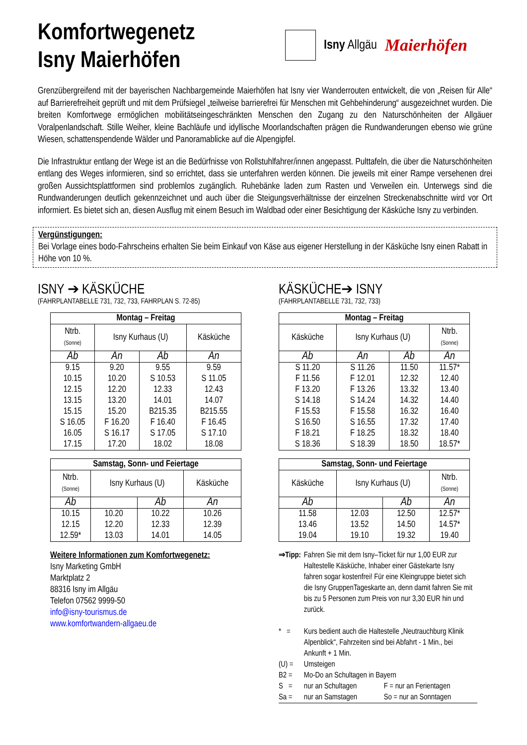Komfortwegenetz
Isny Maierhöfen
Isny Allgäu Maierhöfen
Grenzübergreifend mit der bayerischen Nachbargemeinde Maierhöfen hat Isny vier Wanderrouten entwickelt, die von „Reisen für Alle“ auf Barrierefreiheit geprüft und mit dem Prüfsiegel „teilweise barrierefrei für Menschen mit Gehbehinderung“ ausgezeichnet wurden. Die breiten Komfortwege ermöglichen mobilitätseingeschränkten Menschen den Zugang zu den Naturschönheiten der Allgäuer Voralpenlandschaft. Stille Weiher, kleine Bachläufe und idyllische Moorlandschaften prägen die Rundwanderungen ebenso wie grüne Wiesen, schattenspendende Wälder und Panoramablicke auf die Alpengipfel.
Die Infrastruktur entlang der Wege ist an die Bedürfnisse von Rollstuhlfahrer/innen angepasst. Pulttafeln, die über die Naturschönheiten entlang des Weges informieren, sind so errichtet, dass sie unterfahren werden können. Die jeweils mit einer Rampe versehenen drei großen Aussichtsplattformen sind problemlos zugänglich. Ruhebänke laden zum Rasten und Verweilen ein. Unterwegs sind die Rundwanderungen deutlich gekennzeichnet und auch über die Steigungsverhältnisse der einzelnen Streckenabschnitte wird vor Ort informiert. Es bietet sich an, diesen Ausflug mit einem Besuch im Waldbad oder einer Besichtigung der Käsküche Isny zu verbinden.
Vergünstigungen:
Bei Vorlage eines bodo-Fahrscheins erhalten Sie beim Einkauf von Käse aus eigener Herstellung in der Käsküche Isny einen Rabatt in Höhe von 10 %.
ISNY ➔ KÄSKÜCHE
(FAHRPLANTABELLE 731, 732, 733, FAHRPLAN S. 72-85)
| Montag – Freitag | | | |
| --- | --- | --- | --- |
| Ntrb. (Sonne) | Isny Kurhaus (U) | | Käsküche |
| Ab | An | Ab | An |
| 9.15 | 9.20 | 9.55 | 9.59 |
| 10.15 | 10.20 | S 10.53 | S 11.05 |
| 12.15 | 12.20 | 12.33 | 12.43 |
| 13.15 | 13.20 | 14.01 | 14.07 |
| 15.15 | 15.20 | B215.35 | B215.55 |
| S 16.05 | F 16.20 | F 16.40 | F 16.45 |
| 16.05 | S 16.17 | S 17.05 | S 17.10 |
| 17.15 | 17.20 | 18.02 | 18.08 |
| Samstag, Sonn- und Feiertage | | | |
| --- | --- | --- | --- |
| Ntrb. (Sonne) | Isny Kurhaus (U) | | Käsküche |
| Ab | | Ab | An |
| 10.15 | 10.20 | 10.22 | 10.26 |
| 12.15 | 12.20 | 12.33 | 12.39 |
| 12.59* | 13.03 | 14.01 | 14.05 |
Weitere Informationen zum Komfortwegenetz:
Isny Marketing GmbH
Marktplatz 2
88316 Isny im Allgäu
Telefon 07562 9999-50
info@isny-tourismus.de
www.komfortwandern-allgaeu.de
KÄSKÜCHE➔ ISNY
(FAHRPLANTABELLE 731, 732, 733)
| Montag – Freitag | | | |
| --- | --- | --- | --- |
| Käsküche | Isny Kurhaus (U) | | Ntrb. (Sonne) |
| Ab | An | Ab | An |
| S 11.20 | S 11.26 | 11.50 | 11.57* |
| F 11.56 | F 12.01 | 12.32 | 12.40 |
| F 13.20 | F 13.26 | 13.32 | 13.40 |
| S 14.18 | S 14.24 | 14.32 | 14.40 |
| F 15.53 | F 15.58 | 16.32 | 16.40 |
| S 16.50 | S 16.55 | 17.32 | 17.40 |
| F 18.21 | F 18.25 | 18.32 | 18.40 |
| S 18.36 | S 18.39 | 18.50 | 18.57* |
| Samstag, Sonn- und Feiertage | | | |
| --- | --- | --- | --- |
| Käsküche | Isny Kurhaus (U) | | Ntrb. (Sonne) |
| Ab | | Ab | An |
| 11.58 | 12.03 | 12.50 | 12.57* |
| 13.46 | 13.52 | 14.50 | 14.57* |
| 19.04 | 19.10 | 19.32 | 19.40 |
| ⇒Tipp: | Fahren Sie mit dem Isny–Ticket für nur 1,00 EUR zur Haltestelle Käsküche, Inhaber einer Gästekarte Isny fahren sogar kostenfrei! Für eine Kleingruppe bietet sich die Isny GruppenTageskarte an, denn damit fahren Sie mit bis zu 5 Personen zum Preis von nur 3,30 EUR hin und zurück. | |
| * = | Kurs bedient auch die Haltestelle „Neutrauchburg Klinik Alpenblick“, Fahrzeiten sind bei Abfahrt - 1 Min., bei Ankunft + 1 Min. | |
| (U) = | Umsteigen | |
| B2 = | Mo-Do an Schultagen in Bayern | |
| S = | nur an Schultagen | F = nur an Ferientagen |
| Sa = | nur an Samstagen | So = nur an Sonntagen |